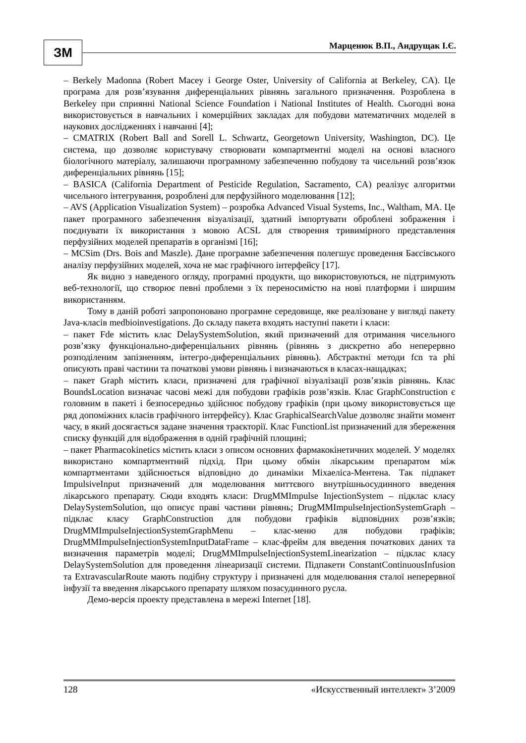ЗМ Марценюк В.П., Андрущак І.Є.
– Berkely Madonna (Robert Macey і George Oster, University of California at Berkeley, CA). Це програма для розв’язування диференціальних рівнянь загального призначення. Розроблена в Berkeley при сприянні National Science Foundation і National Institutes of Health. Сьогодні вона використовується в навчальних і комерційних закладах для побудови математичних моделей в наукових дослідженнях і навчанні [4];
– CMATRIX (Robert Ball and Sorell L. Schwartz, Georgetown University, Washington, DC). Це система, що дозволяє користувачу створювати компартментні моделі на основі власного біологічного матеріалу, залишаючи програмному забезпеченню побудову та чисельний розв’язок диференціальних рівнянь [15];
– BASICA (California Department of Pesticide Regulation, Sacramento, CA) реалізує алгоритми чисельного інтегрування, розроблені для перфузійного моделювання [12];
– AVS (Application Visualization System) – розробка Advanced Visual Systems, Inc., Waltham, MA. Це пакет програмного забезпечення візуалізації, здатний імпортувати оброблені зображення і поєднувати їх використання з мовою ACSL для створення тривимірного представлення перфузійних моделей препаратів в організмі [16];
– MCSim (Drs. Bois and Maszle). Дане програмне забезпечення полегшує проведення Баєсівського аналізу перфузійних моделей, хоча не має графічного інтерфейсу [17].
Як видно з наведеного огляду, програмні продукти, що використовуються, не підтримують веб-технології, що створює певні проблеми з їх переносимістю на нові платформи і ширшим використанням.
Тому в даній роботі запропоновано програмне середовище, яке реалізоване у вигляді пакету Java-класів medbioinvestigations. До складу пакета входять наступні пакети і класи:
– пакет Fde містить клас DelaySystemSolution, який призначений для отримання чисельного розв’язку функціонально-диференціальних рівнянь (рівнянь з дискретно або неперервно розподіленим запізненням, інтегро-диференціальних рівнянь). Абстрактні методи fcn та phi описують праві частини та початкові умови рівнянь і визначаються в класах-нащадках;
– пакет Graph містить класи, призначені для графічної візуалізації розв’язків рівнянь. Клас BoundsLocation визначає часові межі для побудови графіків розв’язків. Клас GraphConstruction є головним в пакеті і безпосередньо здійснює побудову графіків (при цьому використовується ще ряд допоміжних класів графічного інтерфейсу). Клас GraphicalSearchValue дозволяє знайти момент часу, в який досягається задане значення траєкторії. Клас FunctionList призначений для збереження списку функцій для відображення в одній графічній площині;
– пакет Pharmacokinetics містить класи з описом основних фармакокінетичних моделей. У моделях використано компартментний підхід. При цьому обмін лікарським препаратом між компартментами здійснюється відповідно до динаміки Міхаеліса-Ментена. Так підпакет ImpulsiveInput призначений для моделювання миттєвого внутрішньосудинного введення лікарського препарату. Сюди входять класи: DrugMMImpulse InjectionSystem – підклас класу DelaySystemSolution, що описує праві частини рівнянь; DrugMMImpulseInjectionSystemGraph – підклас класу GraphConstruction для побудови графіків відповідних розв’язків; DrugMMImpulseInjectionSystemGraphMenu – клас-меню для побудови графіків; DrugMMImpulseInjectionSystemInputDataFrame – клас-фрейм для введення початкових даних та визначення параметрів моделі; DrugMMImpulseInjectionSystemLinearization – підклас класу DelaySystemSolution для проведення лінеаризації системи. Підпакети ConstantContinuousInfusion та ExtravascularRoute мають подібну структуру і призначені для моделювання сталої неперервної інфузії та введення лікарського препарату шляхом позасудинного русла.
Демо-версія проекту представлена в мережі Internet [18].
128 «Искусственный интеллект» 3’2009